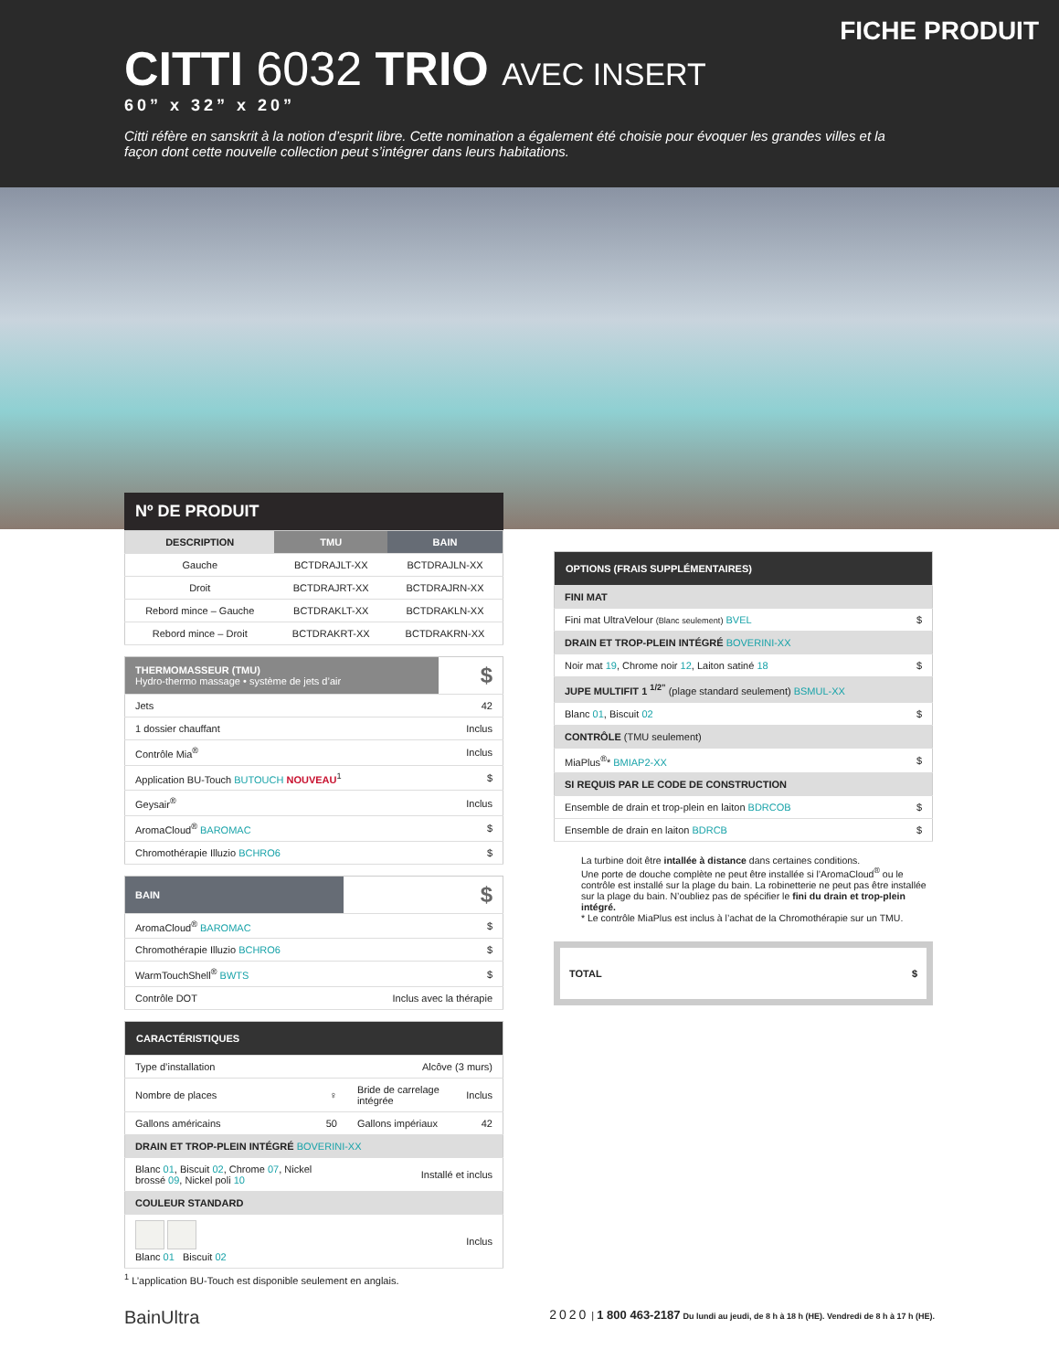FICHE PRODUIT
CITTI 6032 TRIO AVEC INSERT
60” x 32” x 20”
Citti réfère en sanskrit à la notion d’esprit libre. Cette nomination a également été choisie pour évoquer les grandes villes et la façon dont cette nouvelle collection peut s’intégrer dans leurs habitations.
Nº DE PRODUIT
| DESCRIPTION | TMU | BAIN |
| --- | --- | --- |
| Gauche | BCTDRAJLT-XX | BCTDRAJLN-XX |
| Droit | BCTDRAJRT-XX | BCTDRAJRN-XX |
| Rebord mince – Gauche | BCTDRAKLT-XX | BCTDRAKLN-XX |
| Rebord mince – Droit | BCTDRAKRT-XX | BCTDRAKRN-XX |
| THERMOMASSEUR (TMU) Hydro-thermo massage • système de jets d’air | $ |
| --- | --- |
| Jets | 42 |
| 1 dossier chauffant | Inclus |
| Contrôle Mia<sup>®</sup> | Inclus |
| Application BU-Touch BUTOUCH NOUVEAU<sup>1</sup> | $ |
| Geysair<sup>®</sup> | Inclus |
| AromaCloud<sup>®</sup> BAROMAC | $ |
| Chromothérapie Illuzio BCHRO6 | $ |
| BAIN | $ |
| --- | --- |
| AromaCloud<sup>®</sup> BAROMAC | $ |
| Chromothérapie Illuzio BCHRO6 | $ |
| WarmTouchShell<sup>®</sup> BWTS | $ |
| Contrôle DOT | Inclus avec la thérapie |
| CARACTÉRISTIQUES | | | |
| --- | --- | --- | --- |
| Type d’installation | | Alcôve (3 murs) | |
| Nombre de places | ♀ | Bride de carrelage intégrée | Inclus |
| Gallons américains | 50 | Gallons impériaux | 42 |
| DRAIN ET TROP-PLEIN INTÉGRÉ BOVERINI-XX | | | |
| Blanc 01 , Biscuit 02 , Chrome 07 , Nickel brossé 09 , Nickel poli 10 | | Installé et inclus | |
| COULEUR STANDARD | | | |
| Blanc 01 Biscuit 02 | | Inclus | |
<sup>1</sup> L’application BU-Touch est disponible seulement en anglais.
| OPTIONS (FRAIS SUPPLÉMENTAIRES) | |
| --- | --- |
| FINI MAT | |
| Fini mat UltraVelour (Blanc seulement) BVEL | $ |
| DRAIN ET TROP-PLEIN INTÉGRÉ BOVERINI-XX | |
| Noir mat 19 , Chrome noir 12 , Laiton satiné 18 | $ |
| JUPE MULTIFIT 1 <sup>1/2”</sup> (plage standard seulement) BSMUL-XX | |
| Blanc 01 , Biscuit 02 | $ |
| CONTRÔLE (TMU seulement) | |
| MiaPlus<sup>®</sup>* BMIAP2-XX | $ |
| SI REQUIS PAR LE CODE DE CONSTRUCTION | |
| Ensemble de drain et trop-plein en laiton BDRCOB | $ |
| Ensemble de drain en laiton BDRCB | $ |
La turbine doit être intallée à distance dans certaines conditions.
Une porte de douche complète ne peut être installée si l’AromaCloud<sup>®</sup> ou le contrôle est installé sur la plage du bain. La robinetterie ne peut pas être installée sur la plage du bain. N’oubliez pas de spécifier le fini du drain et trop-plein intégré.
* Le contrôle MiaPlus est inclus à l’achat de la Chromothérapie sur un TMU.
TOTAL $
BainUltra 2020 | 1 800 463-2187 Du lundi au jeudi, de 8 h à 18 h (HE). Vendredi de 8 h à 17 h (HE).